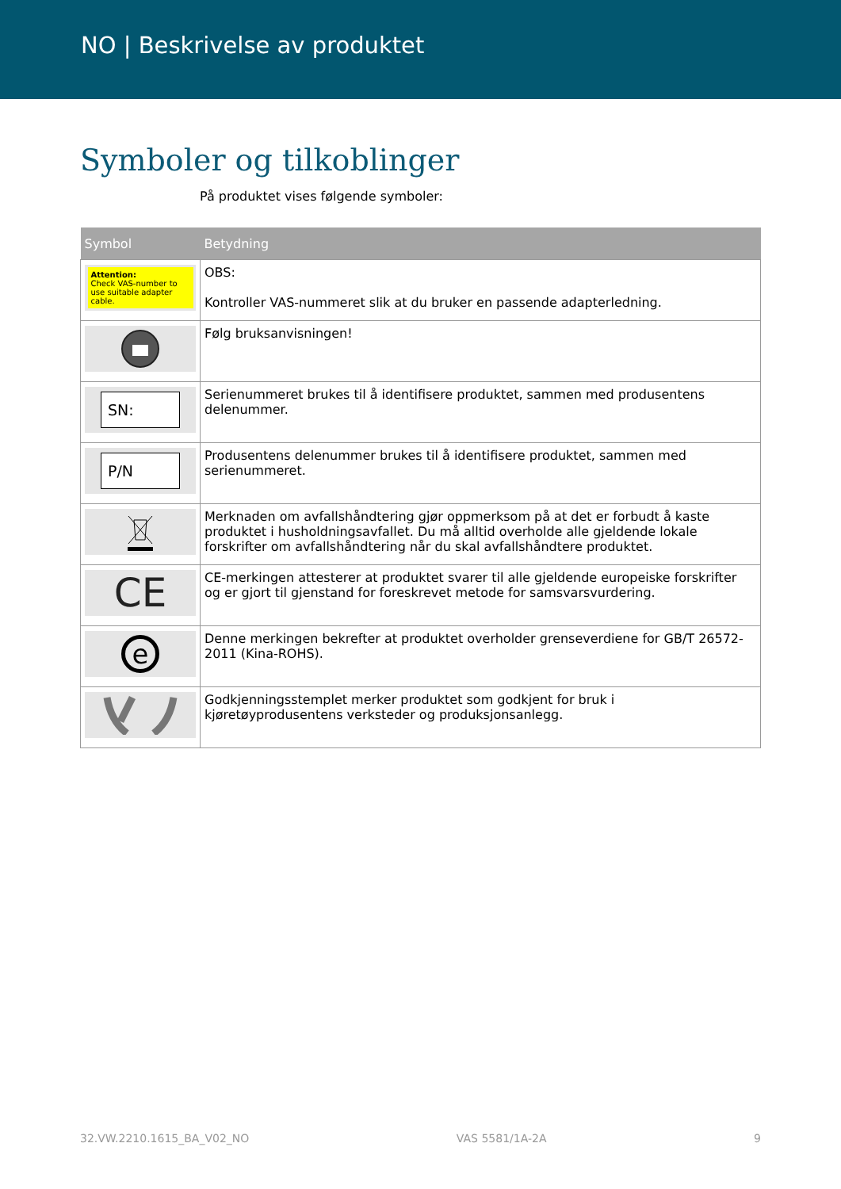NO | Beskrivelse av produktet
Symboler og tilkoblinger
På produktet vises følgende symboler:
| Symbol | Betydning |
| --- | --- |
| Attention: Check VAS-number to use suitable adapter cable. | OBS: Kontroller VAS-nummeret slik at du bruker en passende adapterledning. |
| | Følg bruksanvisningen! |
| SN: | Serienummeret brukes til å identifisere produktet, sammen med produsentens delenummer. |
| P/N | Produsentens delenummer brukes til å identifisere produktet, sammen med serienummeret. |
| | Merknaden om avfallshåndtering gjør oppmerksom på at det er forbudt å kaste produktet i husholdningsavfallet. Du må alltid overholde alle gjeldende lokale forskrifter om avfallshåndtering når du skal avfallshåndtere produktet. |
| CE | CE-merkingen attesterer at produktet svarer til alle gjeldende europeiske forskrifter og er gjort til gjenstand for foreskrevet metode for samsvarsvurdering. |
| e | Denne merkingen bekrefter at produktet overholder grenseverdiene for GB/T 26572-2011 (Kina-ROHS). |
| | Godkjenningsstemplet merker produktet som godkjent for bruk i kjøretøyprodusentens verksteder og produksjonsanlegg. |
32.VW.2210.1615_BA_V02_NO VAS 5581/1A-2A 9